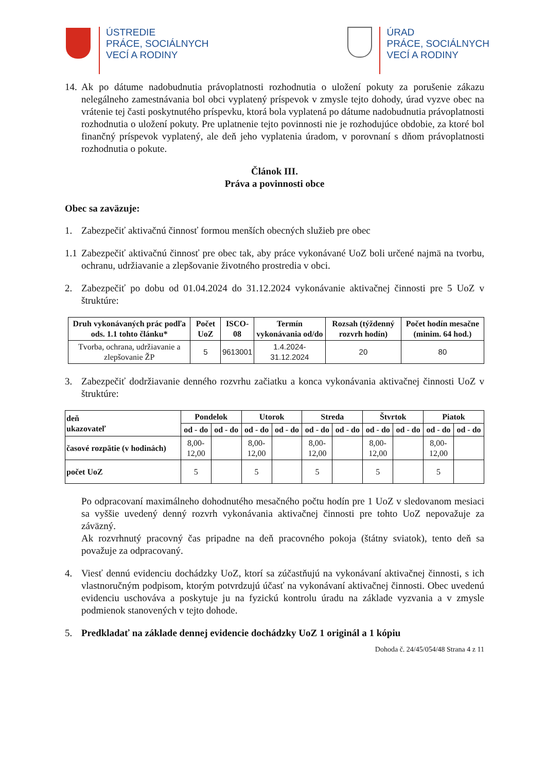ÚSTREDIE
PRÁCE, SOCIÁLNYCH
VECÍ A RODINY
ÚRAD
PRÁCE, SOCIÁLNYCH
VECÍ A RODINY
14. Ak po dátume nadobudnutia právoplatnosti rozhodnutia o uložení pokuty za porušenie zákazu nelegálneho zamestnávania bol obci vyplatený príspevok v zmysle tejto dohody, úrad vyzve obec na vrátenie tej časti poskytnutého príspevku, ktorá bola vyplatená po dátume nadobudnutia právoplatnosti rozhodnutia o uložení pokuty. Pre uplatnenie tejto povinnosti nie je rozhodujúce obdobie, za ktoré bol finančný príspevok vyplatený, ale deň jeho vyplatenia úradom, v porovnaní s dňom právoplatnosti rozhodnutia o pokute.
Článok III.
Práva a povinnosti obce
Obec sa zaväzuje:
1. Zabezpečiť aktivačnú činnosť formou menších obecných služieb pre obec
1.1 Zabezpečiť aktivačnú činnosť pre obec tak, aby práce vykonávané UoZ boli určené najmä na tvorbu, ochranu, udržiavanie a zlepšovanie životného prostredia v obci.
2. Zabezpečiť po dobu od 01.04.2024 do 31.12.2024 vykonávanie aktivačnej činnosti pre 5 UoZ v štruktúre:
| Druh vykonávaných prác podľa ods. 1.1 tohto článku* | Počet UoZ | ISCO-08 | Termín vykonávania od/do | Rozsah (týždenný rozvrh hodín) | Počet hodín mesačne (minim. 64 hod.) |
| --- | --- | --- | --- | --- | --- |
| Tvorba, ochrana, udržiavanie a zlepšovanie ŽP | 5 | 9613001 | 1.4.2024- 31.12.2024 | 20 | 80 |
3. Zabezpečiť dodržiavanie denného rozvrhu začiatku a konca vykonávania aktivačnej činnosti UoZ v štruktúre:
| deň ukazovateľ | Pondelok | | Utorok | | Streda | | Štvrtok | | Piatok | |
| --- | --- | --- | --- | --- | --- | --- | --- | --- | --- | --- |
| | od - do | od - do | od - do | od - do | od - do | od - do | od - do | od - do | od - do | od - do |
| časové rozpätie (v hodinách) | 8,00- 12,00 | | 8,00- 12,00 | | 8,00- 12,00 | | 8,00- 12,00 | | 8,00- 12,00 | |
| počet UoZ | 5 | | 5 | | 5 | | 5 | | 5 | |
Po odpracovaní maximálneho dohodnutého mesačného počtu hodín pre 1 UoZ v sledovanom mesiaci sa vyššie uvedený denný rozvrh vykonávania aktivačnej činnosti pre tohto UoZ nepovažuje za záväzný.
Ak rozvrhnutý pracovný čas pripadne na deň pracovného pokoja (štátny sviatok), tento deň sa považuje za odpracovaný.
4. Viesť dennú evidenciu dochádzky UoZ, ktorí sa zúčastňujú na vykonávaní aktivačnej činnosti, s ich vlastnoručným podpisom, ktorým potvrdzujú účasť na vykonávaní aktivačnej činnosti. Obec uvedenú evidenciu uschováva a poskytuje ju na fyzickú kontrolu úradu na základe vyzvania a v zmysle podmienok stanovených v tejto dohode.
5. Predkladať na základe dennej evidencie dochádzky UoZ 1 originál a 1 kópiu
Dohoda č. 24/45/054/48 Strana 4 z 11